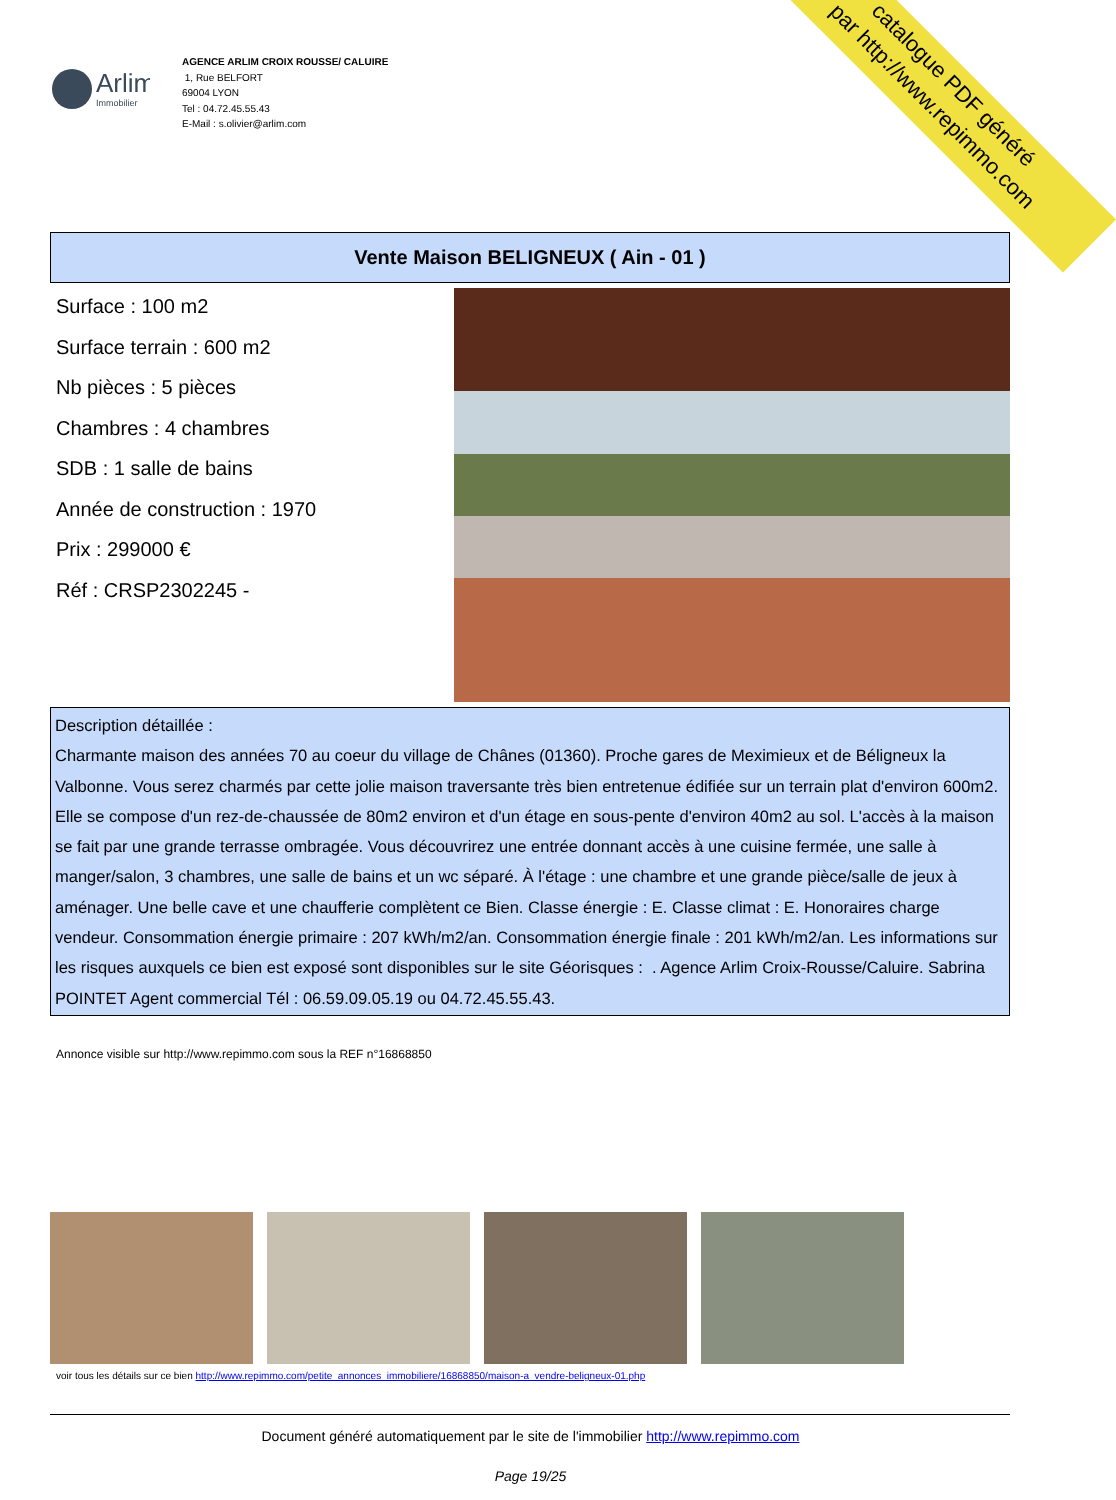Arlim
Immobilier
AGENCE ARLIM CROIX ROUSSE/ CALUIRE
1, Rue BELFORT
69004 LYON
Tel : 04.72.45.55.43
E-Mail : s.olivier@arlim.com
catalogue PDF généré
par http://www.repimmo.com
Vente Maison BELIGNEUX ( Ain - 01 )
Surface : 100 m2
Surface terrain : 600 m2
Nb pièces : 5 pièces
Chambres : 4 chambres
SDB : 1 salle de bains
Année de construction : 1970
Prix : 299000 €
Réf : CRSP2302245 -
Description détaillée :
Charmante maison des années 70 au coeur du village de Chânes (01360). Proche gares de Meximieux et de Béligneux la Valbonne. Vous serez charmés par cette jolie maison traversante très bien entretenue édifiée sur un terrain plat d'environ 600m2. Elle se compose d'un rez-de-chaussée de 80m2 environ et d'un étage en sous-pente d'environ 40m2 au sol. L'accès à la maison se fait par une grande terrasse ombragée. Vous découvrirez une entrée donnant accès à une cuisine fermée, une salle à manger/salon, 3 chambres, une salle de bains et un wc séparé. À l'étage : une chambre et une grande pièce/salle de jeux à aménager. Une belle cave et une chaufferie complètent ce Bien. Classe énergie : E. Classe climat : E. Honoraires charge vendeur. Consommation énergie primaire : 207 kWh/m2/an. Consommation énergie finale : 201 kWh/m2/an. Les informations sur les risques auxquels ce bien est exposé sont disponibles sur le site Géorisques : . Agence Arlim Croix-Rousse/Caluire. Sabrina POINTET Agent commercial Tél : 06.59.09.05.19 ou 04.72.45.55.43.
Annonce visible sur http://www.repimmo.com sous la REF n°16868850
voir tous les détails sur ce bien http://www.repimmo.com/petite_annonces_immobiliere/16868850/maison-a_vendre-beligneux-01.php
Document généré automatiquement par le site de l'immobilier http://www.repimmo.com
Page 19/25